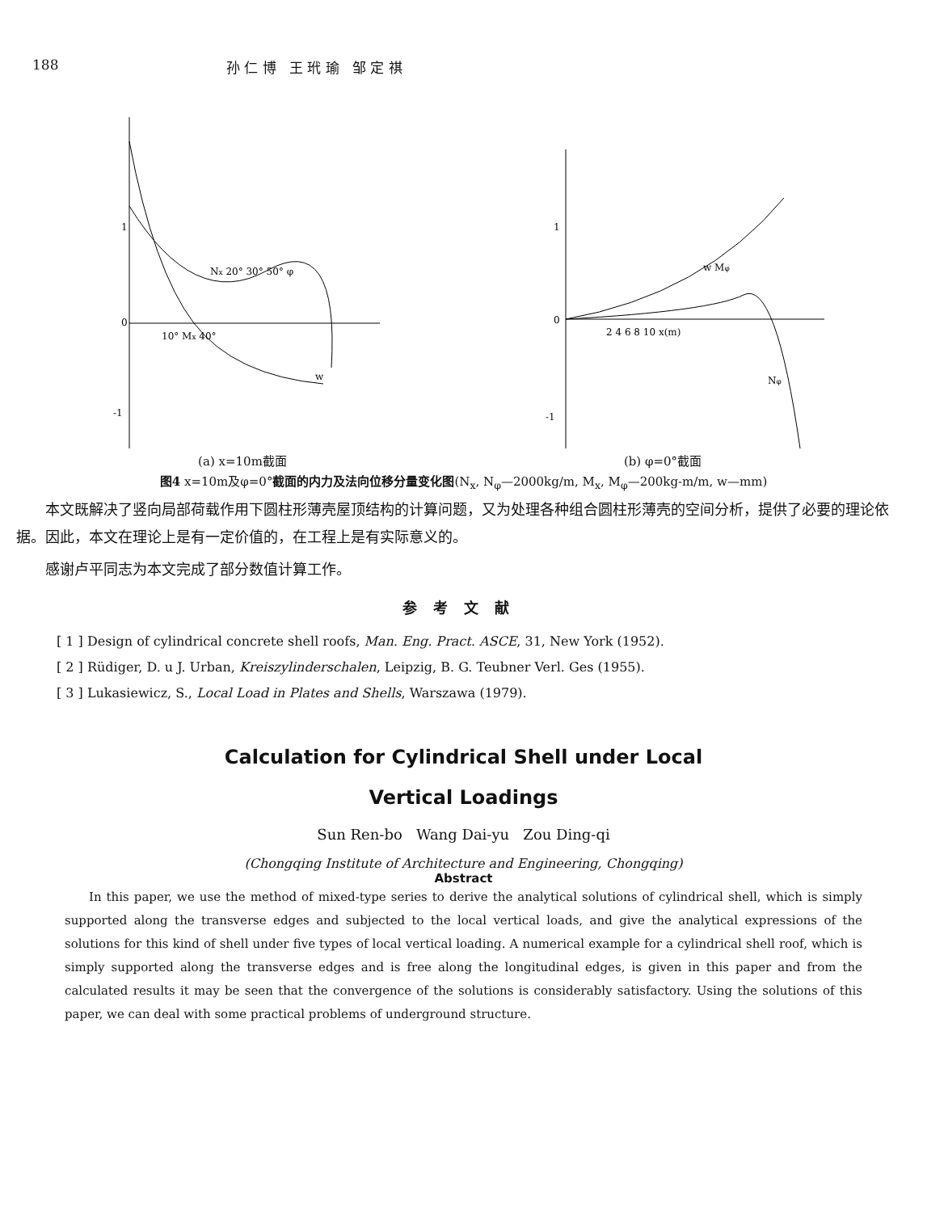188 孙 仁 博 王 玳 瑜 邹 定 祺
1
0
-1
Nx 20° 30° 50° φ
10° Mx 40°
w
(a) x=10m截面
1
0
-1
2 4 6 8 10 x(m)
w Mφ
Nφ
(b) φ=0°截面
图4 x=10m及φ=0°截面的内力及法向位移分量变化图(N<sub>x</sub>, N<sub>φ</sub>—2000kg/m, M<sub>x</sub>, M<sub>φ</sub>—200kg-m/m, w—mm)
本文既解决了竖向局部荷载作用下圆柱形薄壳屋顶结构的计算问题，又为处理各种组合圆柱形薄壳的空间分析，提供了必要的理论依据。因此，本文在理论上是有一定价值的，在工程上是有实际意义的。
感谢卢平同志为本文完成了部分数值计算工作。
参考文献
[ 1 ] Design of cylindrical concrete shell roofs, Man. Eng. Pract. ASCE, 31, New York (1952).
[ 2 ] Rüdiger, D. u J. Urban, Kreiszylinderschalen, Leipzig, B. G. Teubner Verl. Ges (1955).
[ 3 ] Lukasiewicz, S., Local Load in Plates and Shells, Warszawa (1979).
Calculation for Cylindrical Shell under Local
Vertical Loadings
Sun Ren-bo Wang Dai-yu Zou Ding-qi
(Chongqing Institute of Architecture and Engineering, Chongqing)
Abstract
In this paper, we use the method of mixed-type series to derive the analytical solutions of cylindrical shell, which is simply supported along the transverse edges and subjected to the local vertical loads, and give the analytical expressions of the solutions for this kind of shell under five types of local vertical loading. A numerical example for a cylindrical shell roof, which is simply supported along the transverse edges and is free along the longitudinal edges, is given in this paper and from the calculated results it may be seen that the convergence of the solutions is considerably satisfactory. Using the solutions of this paper, we can deal with some practical problems of underground structure.